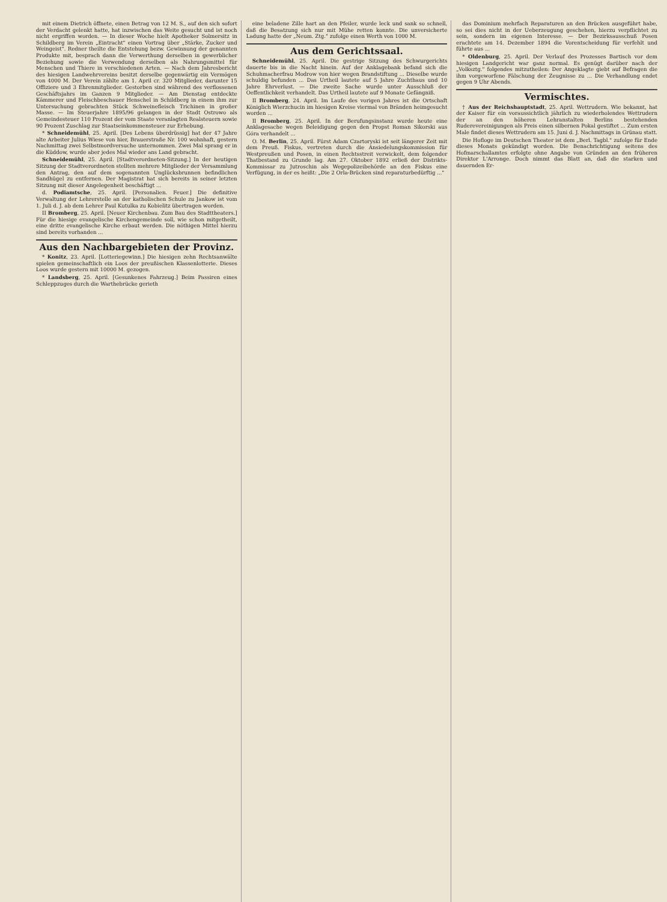mit einem Dietrich öffnete, einen Betrag von 12 M. S., auf den sich sofort der Verdacht gelenkt hatte, hat inzwischen das Weite gesucht und ist noch nicht ergriffen worden. — In dieser Woche hielt Apotheker Solmersitz in Schildberg im Verein „Eintracht" einen Vortrag über „Stärke, Zucker und Weingeist". Redner theilte die Entstehung bezw. Gewinnung der genannten Produkte mit, besprach dann die Verwerthung derselben in gewerblicher Beziehung sowie die Verwendung derselben als Nahrungsmittel für Menschen und Thiere in verschiedenen Arten. — Nach dem Jahresbericht des hiesigen Landwehrvereins besitzt derselbe gegenwärtig ein Vermögen von 4000 M. Der Verein zählte am 1. April cr. 320 Mitglieder, darunter 15 Offiziere und 3 Ehrenmitglieder. Gestorben sind während des verflossenen Geschäftsjahrs im Ganzen 9 Mitglieder. — Am Dienstag entdeckte Kämmerer und Fleischbeschauer Henschel in Schildberg in einem ihm zur Untersuchung gebrachten Stück Schweinefleisch Trichinen in großer Masse. — Im Steuerjahre 1895/96 gelangen in der Stadt Ostrowo als Gemeindesteuer 110 Prozent der vom Staate veranlagten Realsteuern sowie 90 Prozent Zuschlag zur Staatseinkommensteuer zur Erhebung.
* Schneidemühl, 25. April. [Des Lebens überdrüssig] hat der 47 Jahre alte Arbeiter Julius Wiese von hier, Brauerstraße Nr. 100 wohnhaft, gestern Nachmittag zwei Selbstmordversuche unternommen. Zwei Mal sprang er in die Küddow, wurde aber jedes Mal wieder ans Land gebracht.
Schneidemühl, 25. April. [Stadtverordneten-Sitzung.] In der heutigen Sitzung der Stadtverordneten stellten mehrere Mitglieder der Versammlung den Antrag, den auf dem sogenannten Unglücksbrunnen befindlichen Sandhügel zu entfernen. Der Magistrat hat sich bereits in seiner letzten Sitzung mit dieser Angelegenheit beschäftigt ...
d. Podiamtsche, 25. April. [Personalien. Feuer.] Die definitive Verwaltung der Lehrerstelle an der katholischen Schule zu Jankow ist vom 1. Juli d. J. ab dem Lehrer Paul Kutulka zu Kobielitz übertragen worden.
II Bromberg, 25. April. [Neuer Kirchenbau. Zum Bau des Stadttheaters.] Für die hiesige evangelische Kirchengemeinde soll, wie schon mitgetheilt, eine dritte evangelische Kirche erbaut werden. Die nöthigen Mittel hierzu sind bereits vorhanden ...
Aus den Nachbargebieten der Provinz.
* Konitz, 23. April. [Lotteriegewinn.] Die hiesigen zehn Rechtsanwälte spielen gemeinschaftlich ein Loos der preußischen Klassenlotterie. Dieses Loos wurde gestern mit 10000 M. gezogen.
* Landsberg, 25. April. [Gesunkenes Fahrzeug.] Beim Passiren eines Schleppzuges durch die Warthebrücke gerieth
eine beladene Zille hart an den Pfeiler, wurde leck und sank so schnell, daß die Besatzung sich nur mit Mühe retten konnte. Die unversicherte Ladung hatte der „Neum. Ztg." zufolge einen Werth von 1000 M.
Aus dem Gerichtssaal.
Schneidemühl, 25. April. Die gestrige Sitzung des Schwurgerichts dauerte bis in die Nacht hinein. Auf der Anklagebank befand sich die Schuhmacherfrau Modrow von hier wegen Brandstiftung ... Dieselbe wurde schuldig befunden ... Das Urtheil lautete auf 5 Jahre Zuchthaus und 10 Jahre Ehrverlust. — Die zweite Sache wurde unter Ausschluß der Oeffentlichkeit verhandelt. Das Urtheil lautete auf 9 Monate Gefängniß.
II Bromberg, 24. April. Im Laufe des vorigen Jahres ist die Ortschaft Königlich Wierzchucin im hiesigen Kreise viermal von Bränden heimgesucht worden ...
II Bromberg, 25. April. In der Berufungsinstanz wurde heute eine Anklagesache wegen Beleidigung gegen den Propst Roman Sikorski aus Góra verhandelt ...
O. M. Berlin, 25. April. Fürst Adam Czartoryski ist seit längerer Zeit mit dem Preuß. Fiskus, vertreten durch die Ansiedelungskommission für Westpreußen und Posen, in einen Rechtsstreit verwickelt, dem folgender Thatbestand zu Grunde lag. Am 27. Oktober 1892 erließ der Distrikts-Kommissar zu Jutroschin als Wegepolizeibehörde an den Fiskus eine Verfügung, in der es heißt: „Die 2 Orla-Brücken sind reparaturbedürftig ..."
das Dominium mehrfach Reparaturen an den Brücken ausgeführt habe, so sei dies nicht in der Ueberzeugung geschehen, hierzu verpflichtet zu sein, sondern im eigenen Interesse. — Der Bezirksausschuß Posen erachtete am 14. Dezember 1894 die Vorentscheidung für verfehlt und führte aus ...
* Oldenburg, 25. April. Der Verlauf des Prozesses Bartisch vor dem hiesigen Landgericht war ganz normal. Es genügt darüber nach der „Volksztg." folgendes mitzutheilen: Der Angeklagte giebt auf Befragen die ihm vorgeworfene Fälschung der Zeugnisse zu ... Die Verhandlung endet gegen 9 Uhr Abends.
Vermischtes.
† Aus der Reichshauptstadt, 25. April. Wettrudern. Wie bekannt, hat der Kaiser für ein voraussichtlich jährlich zu wiederholendes Wettrudern der an den höheren Lehranstalten Berlins bestehenden Ruderevereinigungen als Preis einen silbernen Pokal gestiftet ... Zum ersten Male findet dieses Wettrudern am 15. Juni d. J. Nachmittags in Grünau statt.
Die Hofloge im Deutschen Theater ist dem „Berl. Tagbl." zufolge für Ende dieses Monats gekündigt worden. Die Benachrichtigung seitens des Hofmarschallamtes erfolgte ohne Angabe von Gründen an den früheren Direktor L'Arronge. Doch nimmt das Blatt an, daß die starken und dauernden Er-